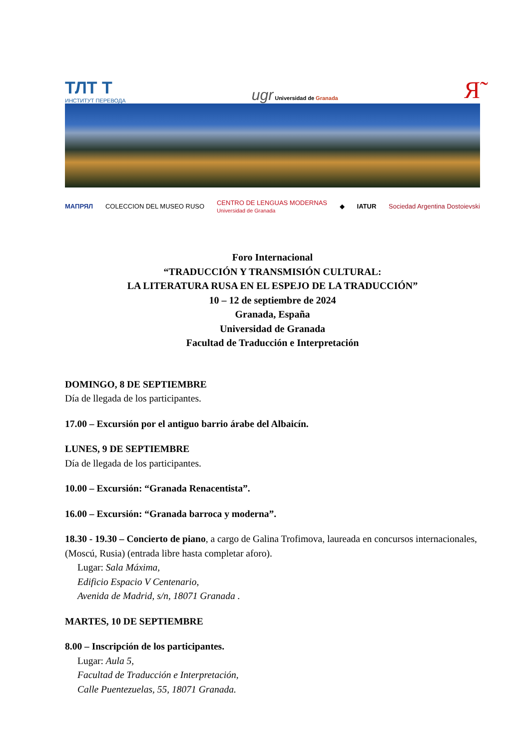ТЛТ Т
ИНСТИТУТ ПЕРЕВОДА
ugr Universidad de Granada
Я̃
МАПРЯЛ COLECCION DEL MUSEO RUSO CENTRO DE LENGUAS MODERNAS
Universidad de Granada ◆ IATUR Sociedad Argentina Dostoievski
Foro Internacional
“TRADUCCIÓN Y TRANSMISIÓN CULTURAL:
LA LITERATURA RUSA EN EL ESPEJO DE LA TRADUCCIÓN”
10 – 12 de septiembre de 2024
Granada, España
Universidad de Granada
Facultad de Traducción e Interpretación
DOMINGO, 8 DE SEPTIEMBRE
Día de llegada de los participantes.
17.00 – Excursión por el antiguo barrio árabe del Albaicín.
LUNES, 9 DE SEPTIEMBRE
Día de llegada de los participantes.
10.00 – Excursión: “Granada Renacentista”.
16.00 – Excursión: “Granada barroca y moderna”.
18.30 - 19.30 – Concierto de piano, a cargo de Galina Trofimova, laureada en concursos internacionales, (Moscú, Rusia) (entrada libre hasta completar aforo).
Lugar: Sala Máxima,
Edificio Espacio V Centenario,
Avenida de Madrid, s/n, 18071 Granada .
MARTES, 10 DE SEPTIEMBRE
8.00 – Inscripción de los participantes.
Lugar: Aula 5,
Facultad de Traducción e Interpretación,
Calle Puentezuelas, 55, 18071 Granada.